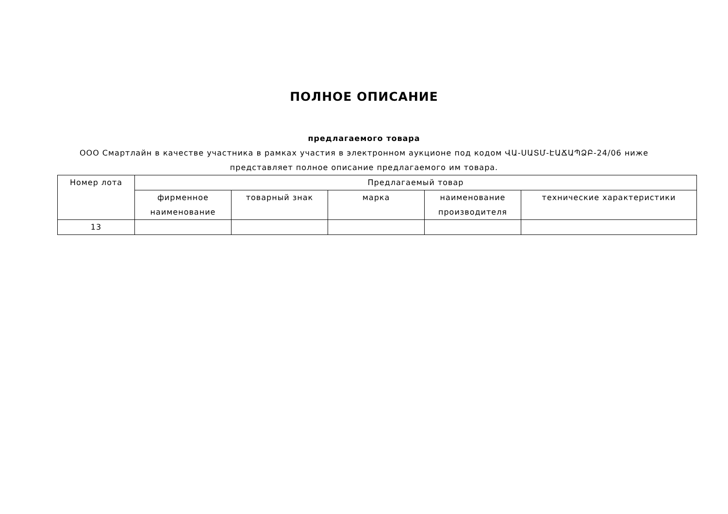ПОЛНОЕ ОПИСАНИЕ
предлагаемого товара
ООО Смартлайн в качестве участника в рамках участия в электронном аукционе под кодом ՎԱ-ՍԱՏՄ-ԷԱՃԱՊՁԲ-24/06 ниже представляет полное описание предлагаемого им товара.
| Номер лота | Предлагаемый товар | | | | |
| --- | --- | --- | --- | --- | --- |
| | фирменное наименование | товарный знак | марка | наименование производителя | технические характеристики |
| 13 | | | | | |